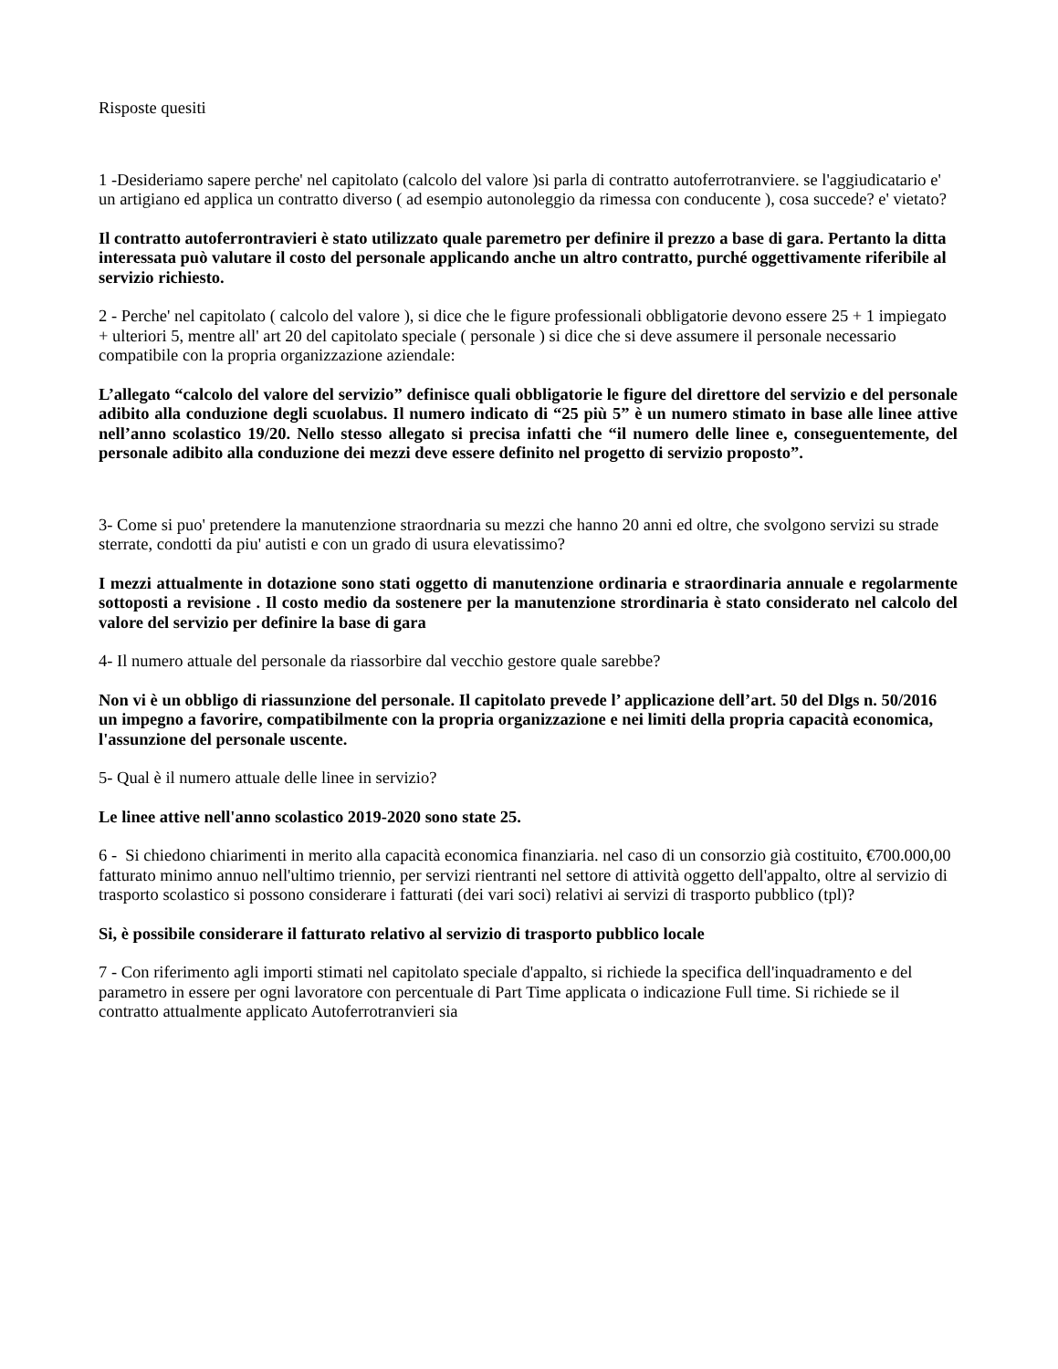Risposte quesiti
1 -Desideriamo sapere perche' nel capitolato (calcolo del valore )si parla di contratto autoferrotranviere. se l'aggiudicatario e' un artigiano ed applica un contratto diverso ( ad esempio autonoleggio da rimessa con conducente ), cosa succede? e' vietato?
Il contratto autoferrontravieri è stato utilizzato quale paremetro per definire il prezzo a base di gara. Pertanto la ditta interessata può valutare il costo del personale applicando anche un altro contratto, purché oggettivamente riferibile al servizio richiesto.
2 - Perche' nel capitolato ( calcolo del valore ), si dice che le figure professionali obbligatorie devono essere 25 + 1 impiegato + ulteriori 5, mentre all' art 20 del capitolato speciale ( personale ) si dice che si deve assumere il personale necessario compatibile con la propria organizzazione aziendale:
L’allegato “calcolo del valore del servizio” definisce quali obbligatorie le figure del direttore del servizio e del personale adibito alla conduzione degli scuolabus. Il numero indicato di “25 più 5” è un numero stimato in base alle linee attive nell’anno scolastico 19/20. Nello stesso allegato si precisa infatti che “il numero delle linee e, conseguentemente, del personale adibito alla conduzione dei mezzi deve essere definito nel progetto di servizio proposto”.
3- Come si puo' pretendere la manutenzione straordnaria su mezzi che hanno 20 anni ed oltre, che svolgono servizi su strade sterrate, condotti da piu' autisti e con un grado di usura elevatissimo?
I mezzi attualmente in dotazione sono stati oggetto di manutenzione ordinaria e straordinaria annuale e regolarmente sottoposti a revisione . Il costo medio da sostenere per la manutenzione strordinaria è stato considerato nel calcolo del valore del servizio per definire la base di gara
4- Il numero attuale del personale da riassorbire dal vecchio gestore quale sarebbe?
Non vi è un obbligo di riassunzione del personale. Il capitolato prevede l’ applicazione dell’art. 50 del Dlgs n. 50/2016 un impegno a favorire, compatibilmente con la propria organizzazione e nei limiti della propria capacità economica, l'assunzione del personale uscente.
5- Qual è il numero attuale delle linee in servizio?
Le linee attive nell'anno scolastico 2019-2020 sono state 25.
6 - Si chiedono chiarimenti in merito alla capacità economica finanziaria. nel caso di un consorzio già costituito, €700.000,00 fatturato minimo annuo nell'ultimo triennio, per servizi rientranti nel settore di attività oggetto dell'appalto, oltre al servizio di trasporto scolastico si possono considerare i fatturati (dei vari soci) relativi ai servizi di trasporto pubblico (tpl)?
Si, è possibile considerare il fatturato relativo al servizio di trasporto pubblico locale
7 - Con riferimento agli importi stimati nel capitolato speciale d'appalto, si richiede la specifica dell'inquadramento e del parametro in essere per ogni lavoratore con percentuale di Part Time applicata o indicazione Full time. Si richiede se il contratto attualmente applicato Autoferrotranvieri sia